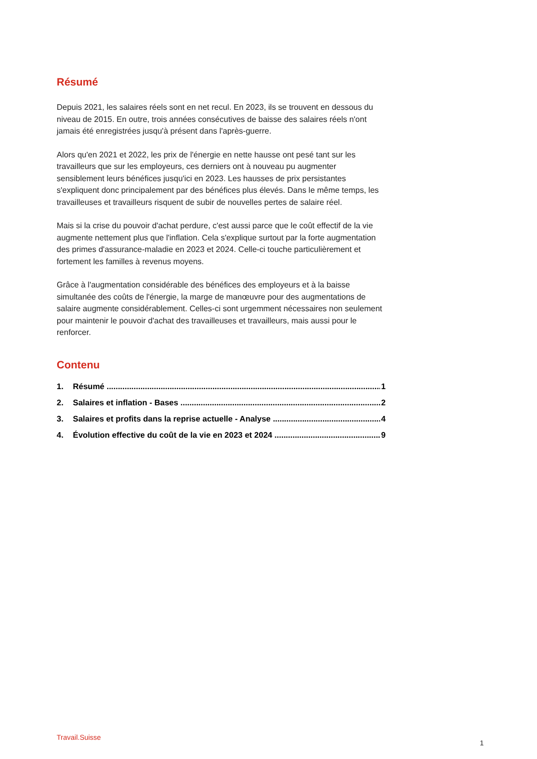Résumé
Depuis 2021, les salaires réels sont en net recul. En 2023, ils se trouvent en dessous du niveau de 2015. En outre, trois années consécutives de baisse des salaires réels n'ont jamais été enregistrées jusqu'à présent dans l'après-guerre.
Alors qu'en 2021 et 2022, les prix de l'énergie en nette hausse ont pesé tant sur les travailleurs que sur les employeurs, ces derniers ont à nouveau pu augmenter sensiblement leurs bénéfices jusqu'ici en 2023. Les hausses de prix persistantes s'expliquent donc principalement par des bénéfices plus élevés. Dans le même temps, les travailleuses et travailleurs risquent de subir de nouvelles pertes de salaire réel.
Mais si la crise du pouvoir d'achat perdure, c'est aussi parce que le coût effectif de la vie augmente nettement plus que l'inflation. Cela s'explique surtout par la forte augmentation des primes d'assurance-maladie en 2023 et 2024. Celle-ci touche particulièrement et fortement les familles à revenus moyens.
Grâce à l'augmentation considérable des bénéfices des employeurs et à la baisse simultanée des coûts de l'énergie, la marge de manœuvre pour des augmentations de salaire augmente considérablement. Celles-ci sont urgemment nécessaires non seulement pour maintenir le pouvoir d'achat des travailleuses et travailleurs, mais aussi pour le renforcer.
Contenu
1. Résumé 1
2. Salaires et inflation - Bases 2
3. Salaires et profits dans la reprise actuelle - Analyse 4
4. Évolution effective du coût de la vie en 2023 et 2024 9
Travail.Suisse
1